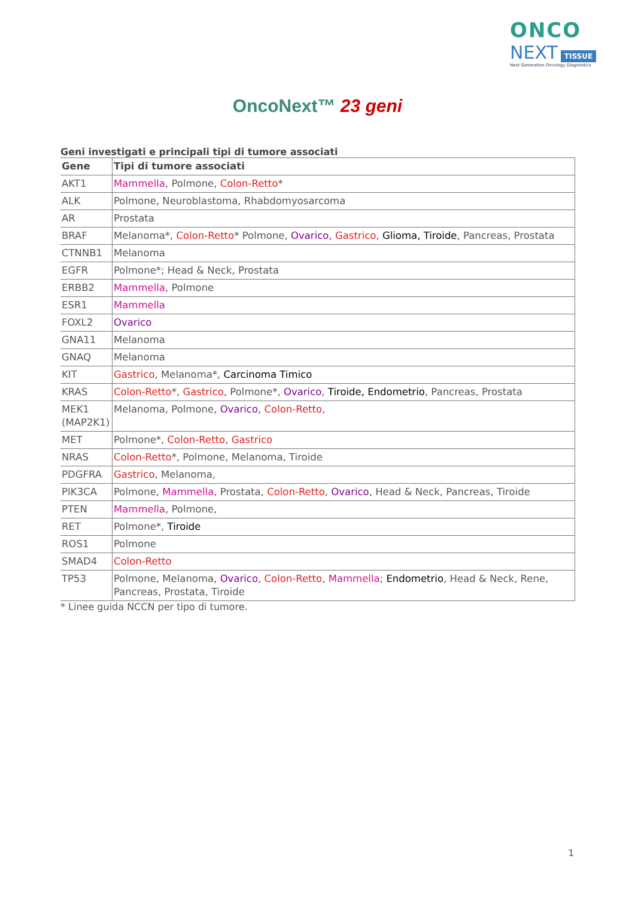ONCO
NEXT TISSUE
Next Generation Oncology Diagnostics
OncoNext™ 23 geni
Geni investigati e principali tipi di tumore associati
| Gene | Tipi di tumore associati |
| --- | --- |
| AKT1 | Mammella , Polmone, Colon-Retto * |
| ALK | Polmone, Neuroblastoma, Rhabdomyosarcoma |
| AR | Prostata |
| BRAF | Melanoma*, Colon-Retto * Polmone, Ovarico , Gastrico, Glioma, Tiroide , Pancreas, Prostata |
| CTNNB1 | Melanoma |
| EGFR | Polmone*; Head & Neck, Prostata |
| ERBB2 | Mammella , Polmone |
| ESR1 | Mammella |
| FOXL2 | Ovarico |
| GNA11 | Melanoma |
| GNAQ | Melanoma |
| KIT | Gastrico , Melanoma*, Carcinoma Timico |
| KRAS | Colon-Retto *, Gastrico , Polmone*, Ovarico , Tiroide, Endometrio , Pancreas, Prostata |
| MEK1 (MAP2K1) | Melanoma, Polmone, Ovarico , Colon-Retto, |
| MET | Polmone*, Colon-Retto , Gastrico |
| NRAS | Colon-Retto *, Polmone, Melanoma, Tiroide |
| PDGFRA | Gastrico , Melanoma, |
| PIK3CA | Polmone, Mammella , Prostata, Colon-Retto , Ovarico , Head & Neck, Pancreas, Tiroide |
| PTEN | Mammella , Polmone, |
| RET | Polmone*, Tiroide |
| ROS1 | Polmone |
| SMAD4 | Colon-Retto |
| TP53 | Polmone, Melanoma, Ovarico , Colon-Retto , Mammella ; Endometrio , Head & Neck, Rene, Pancreas, Prostata, Tiroide |
* Linee guida NCCN per tipo di tumore.
1